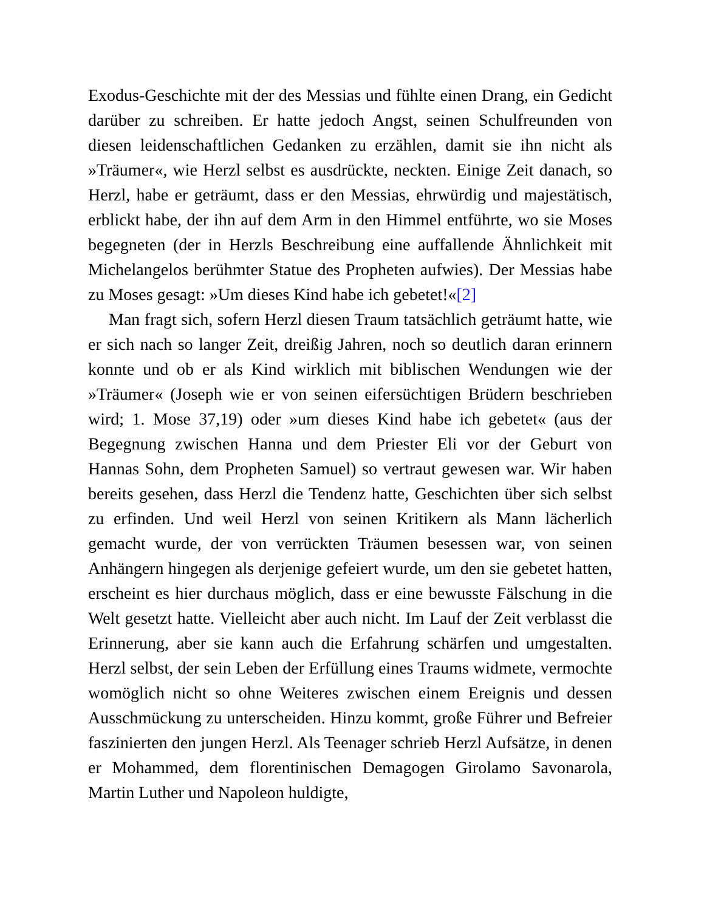Exodus-Geschichte mit der des Messias und fühlte einen Drang, ein Gedicht darüber zu schreiben. Er hatte jedoch Angst, seinen Schulfreunden von diesen leidenschaftlichen Gedanken zu erzählen, damit sie ihn nicht als »Träumer«, wie Herzl selbst es ausdrückte, neckten. Einige Zeit danach, so Herzl, habe er geträumt, dass er den Messias, ehrwürdig und majestätisch, erblickt habe, der ihn auf dem Arm in den Himmel entführte, wo sie Moses begegneten (der in Herzls Beschreibung eine auffallende Ähnlichkeit mit Michelangelos berühmter Statue des Propheten aufwies). Der Messias habe zu Moses gesagt: »Um dieses Kind habe ich gebetet!«[2]
Man fragt sich, sofern Herzl diesen Traum tatsächlich geträumt hatte, wie er sich nach so langer Zeit, dreißig Jahren, noch so deutlich daran erinnern konnte und ob er als Kind wirklich mit biblischen Wendungen wie der »Träumer« (Joseph wie er von seinen eifersüchtigen Brüdern beschrieben wird; 1. Mose 37,19) oder »um dieses Kind habe ich gebetet« (aus der Begegnung zwischen Hanna und dem Priester Eli vor der Geburt von Hannas Sohn, dem Propheten Samuel) so vertraut gewesen war. Wir haben bereits gesehen, dass Herzl die Tendenz hatte, Geschichten über sich selbst zu erfinden. Und weil Herzl von seinen Kritikern als Mann lächerlich gemacht wurde, der von verrückten Träumen besessen war, von seinen Anhängern hingegen als derjenige gefeiert wurde, um den sie gebetet hatten, erscheint es hier durchaus möglich, dass er eine bewusste Fälschung in die Welt gesetzt hatte. Vielleicht aber auch nicht. Im Lauf der Zeit verblasst die Erinnerung, aber sie kann auch die Erfahrung schärfen und umgestalten. Herzl selbst, der sein Leben der Erfüllung eines Traums widmete, vermochte womöglich nicht so ohne Weiteres zwischen einem Ereignis und dessen Ausschmückung zu unterscheiden. Hinzu kommt, große Führer und Befreier faszinierten den jungen Herzl. Als Teenager schrieb Herzl Aufsätze, in denen er Mohammed, dem florentinischen Demagogen Girolamo Savonarola, Martin Luther und Napoleon huldigte,